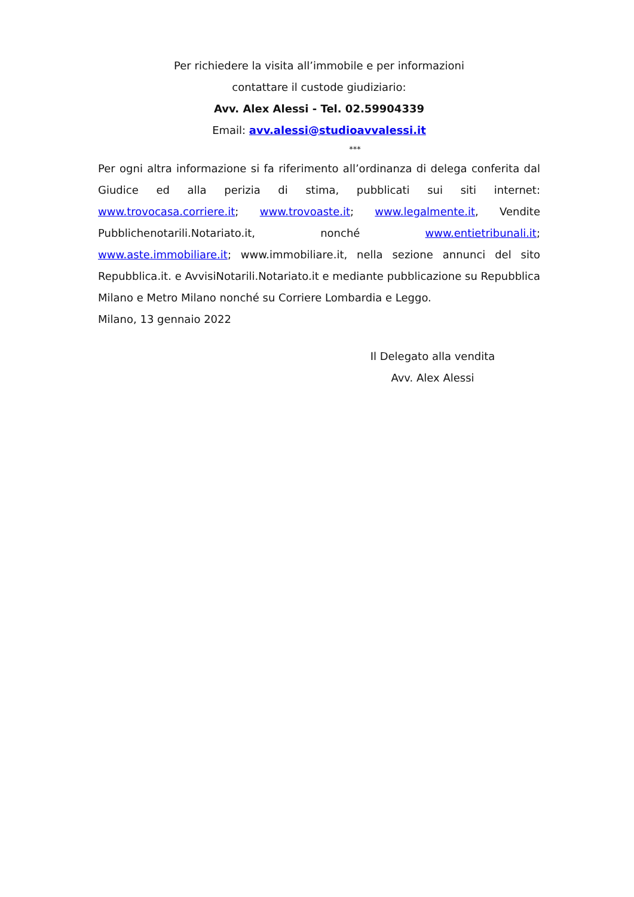Per richiedere la visita all’immobile e per informazioni
contattare il custode giudiziario:
Avv. Alex Alessi - Tel. 02.59904339
Email: avv.alessi@studioavvalessi.it
***
Per ogni altra informazione si fa riferimento all’ordinanza di delega conferita dal Giudice ed alla perizia di stima, pubblicati sui siti internet: www.trovocasa.corriere.it; www.trovoaste.it; www.legalmente.it, Vendite Pubblichenotarili.Notariato.it, nonché www.entietribunali.it; www.aste.immobiliare.it; www.immobiliare.it, nella sezione annunci del sito Repubblica.it. e AvvisiNotarili.Notariato.it e mediante pubblicazione su Repubblica Milano e Metro Milano nonché su Corriere Lombardia e Leggo.
Milano, 13 gennaio 2022
Il Delegato alla vendita
Avv. Alex Alessi